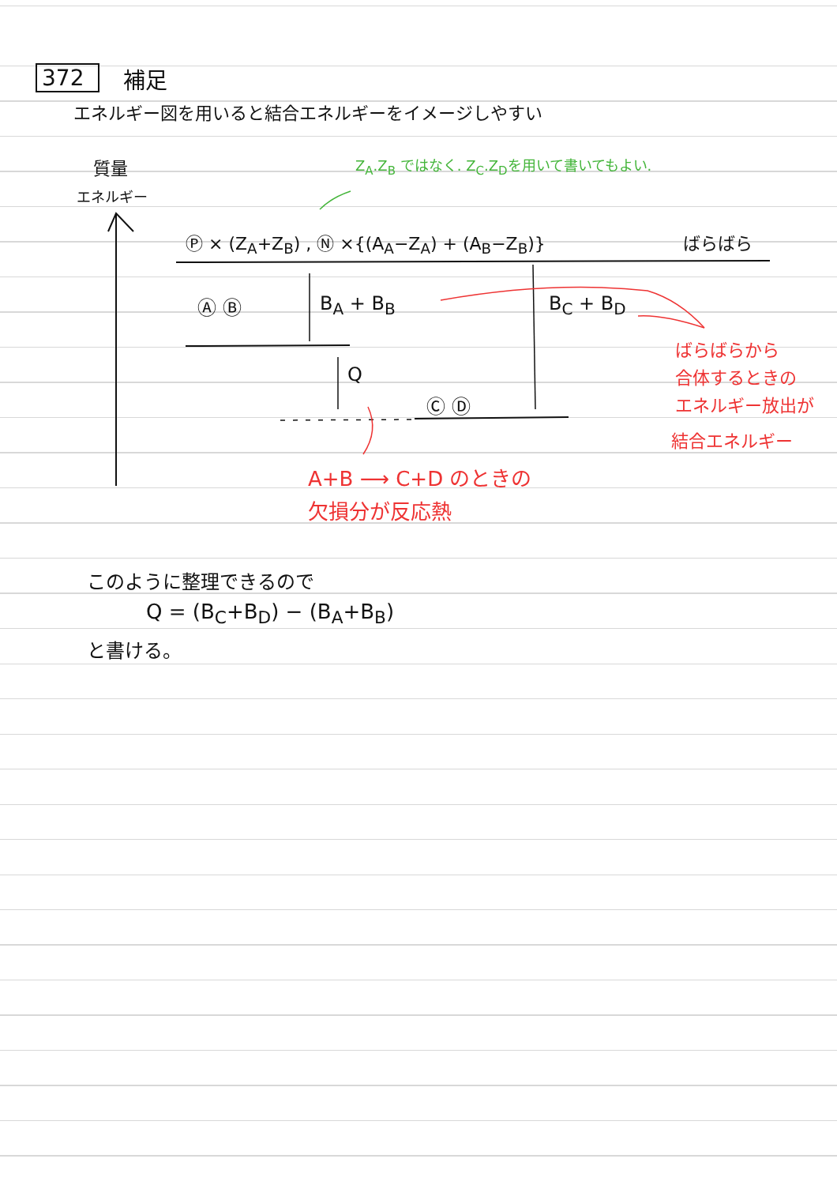372 補足
エネルギー図を用いると結合エネルギーをイメージしやすい
質量 Z<sub>A</sub>.Z<sub>B</sub> ではなく. Z<sub>C</sub>.Z<sub>D</sub>を用いて書いてもよい.
エネルギー
Ⓟ × (Z<sub>A</sub>+Z<sub>B</sub>) , Ⓝ ×{(A<sub>A</sub>−Z<sub>A</sub>) + (A<sub>B</sub>−Z<sub>B</sub>)} ばらばら
Ⓐ Ⓑ B<sub>A</sub> + B<sub>B</sub> B<sub>C</sub> + B<sub>D</sub>
ばらばらから
Q合体するときの
Ⓒ Ⓓ エネルギー放出が
結合エネルギー
A+B ⟶ C+D のときの
欠損分が反応熱
このように整理できるので
Q = (B<sub>C</sub>+B<sub>D</sub>) − (B<sub>A</sub>+B<sub>B</sub>)
と書ける。